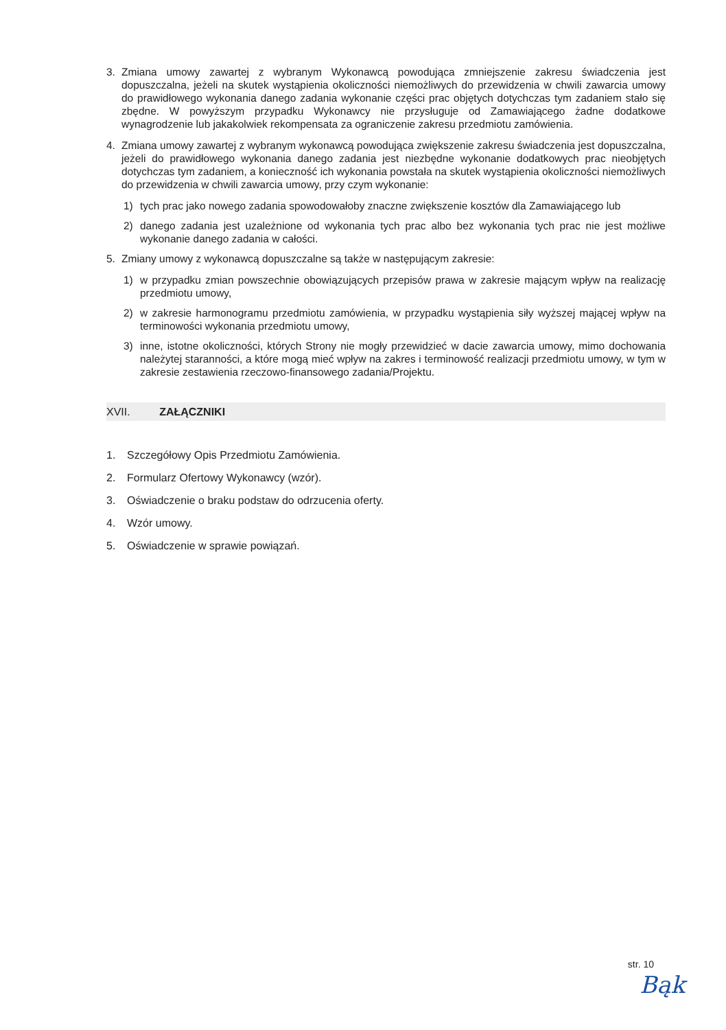3. Zmiana umowy zawartej z wybranym Wykonawcą powodująca zmniejszenie zakresu świadczenia jest dopuszczalna, jeżeli na skutek wystąpienia okoliczności niemożliwych do przewidzenia w chwili zawarcia umowy do prawidłowego wykonania danego zadania wykonanie części prac objętych dotychczas tym zadaniem stało się zbędne. W powyższym przypadku Wykonawcy nie przysługuje od Zamawiającego żadne dodatkowe wynagrodzenie lub jakakolwiek rekompensata za ograniczenie zakresu przedmiotu zamówienia.
4. Zmiana umowy zawartej z wybranym wykonawcą powodująca zwiększenie zakresu świadczenia jest dopuszczalna, jeżeli do prawidłowego wykonania danego zadania jest niezbędne wykonanie dodatkowych prac nieobjętych dotychczas tym zadaniem, a konieczność ich wykonania powstała na skutek wystąpienia okoliczności niemożliwych do przewidzenia w chwili zawarcia umowy, przy czym wykonanie:
1) tych prac jako nowego zadania spowodowałoby znaczne zwiększenie kosztów dla Zamawiającego lub
2) danego zadania jest uzależnione od wykonania tych prac albo bez wykonania tych prac nie jest możliwe wykonanie danego zadania w całości.
5. Zmiany umowy z wykonawcą dopuszczalne są także w następującym zakresie:
1) w przypadku zmian powszechnie obowiązujących przepisów prawa w zakresie mającym wpływ na realizację przedmiotu umowy,
2) w zakresie harmonogramu przedmiotu zamówienia, w przypadku wystąpienia siły wyższej mającej wpływ na terminowości wykonania przedmiotu umowy,
3) inne, istotne okoliczności, których Strony nie mogły przewidzieć w dacie zawarcia umowy, mimo dochowania należytej staranności, a które mogą mieć wpływ na zakres i terminowość realizacji przedmiotu umowy, w tym w zakresie zestawienia rzeczowo-finansowego zadania/Projektu.
XVII. ZAŁĄCZNIKI
1. Szczegółowy Opis Przedmiotu Zamówienia.
2. Formularz Ofertowy Wykonawcy (wzór).
3. Oświadczenie o braku podstaw do odrzucenia oferty.
4. Wzór umowy.
5. Oświadczenie w sprawie powiązań.
str. 10
Bąk